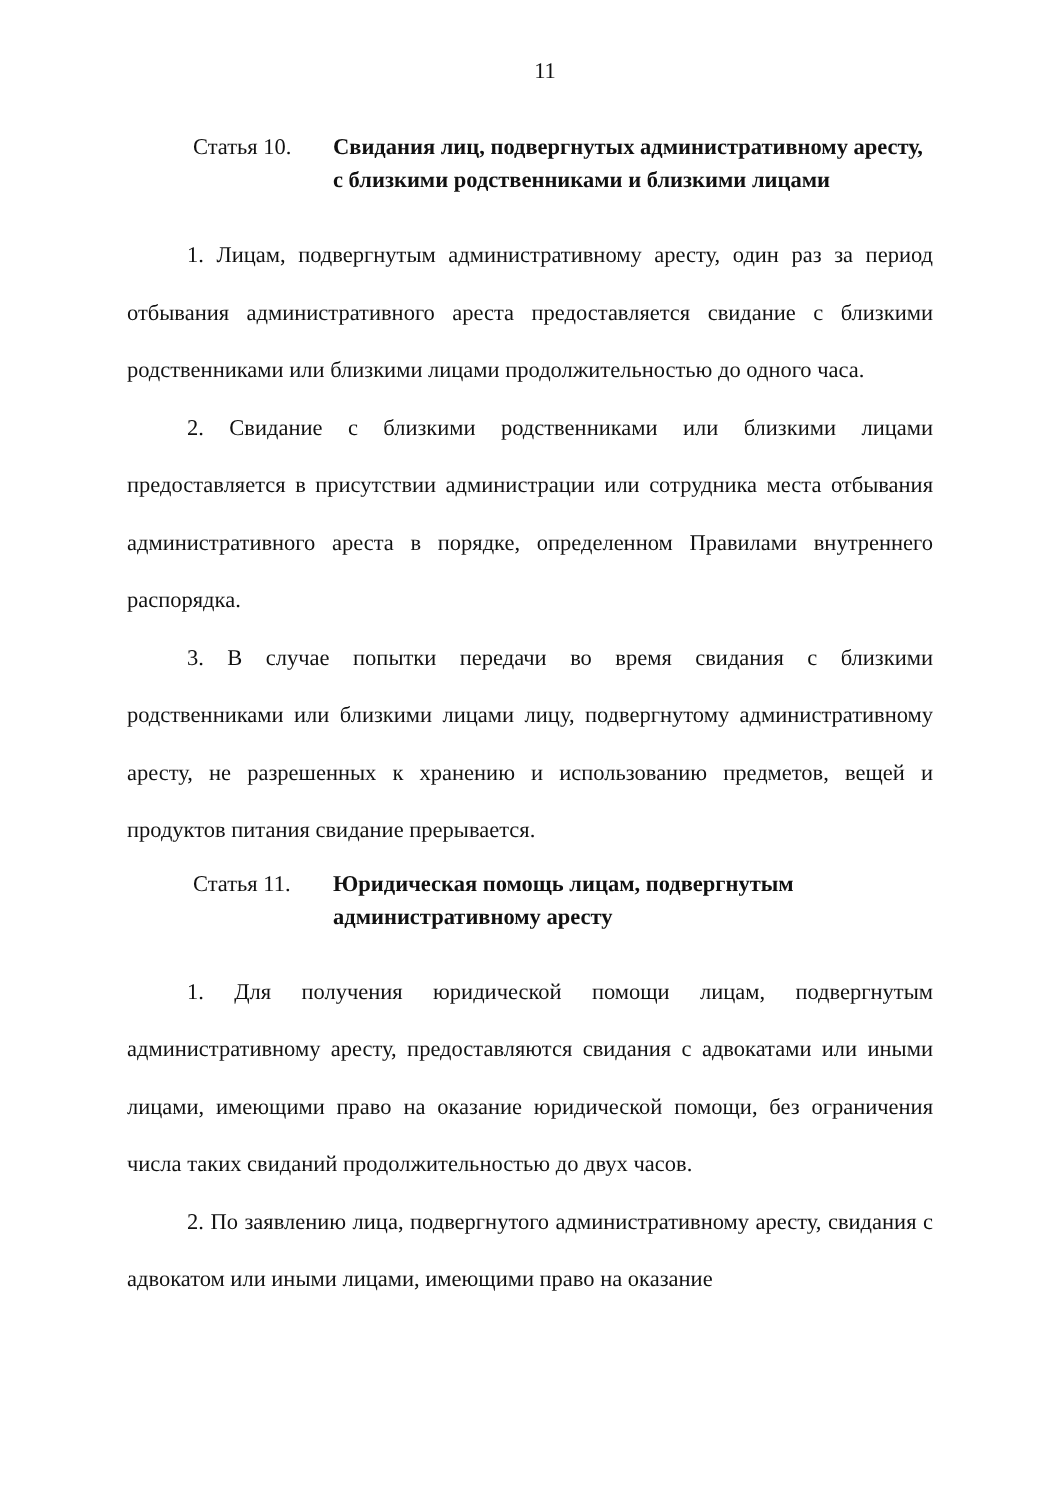11
Статья 10. Свидания лиц, подвергнутых административному аресту, с близкими родственниками и близкими лицами
1. Лицам, подвергнутым административному аресту, один раз за период отбывания административного ареста предоставляется свидание с близкими родственниками или близкими лицами продолжительностью до одного часа.
2. Свидание с близкими родственниками или близкими лицами предоставляется в присутствии администрации или сотрудника места отбывания административного ареста в порядке, определенном Правилами внутреннего распорядка.
3. В случае попытки передачи во время свидания с близкими родственниками или близкими лицами лицу, подвергнутому административному аресту, не разрешенных к хранению и использованию предметов, вещей и продуктов питания свидание прерывается.
Статья 11. Юридическая помощь лицам, подвергнутым административному аресту
1. Для получения юридической помощи лицам, подвергнутым административному аресту, предоставляются свидания с адвокатами или иными лицами, имеющими право на оказание юридической помощи, без ограничения числа таких свиданий продолжительностью до двух часов.
2. По заявлению лица, подвергнутого административному аресту, свидания с адвокатом или иными лицами, имеющими право на оказание